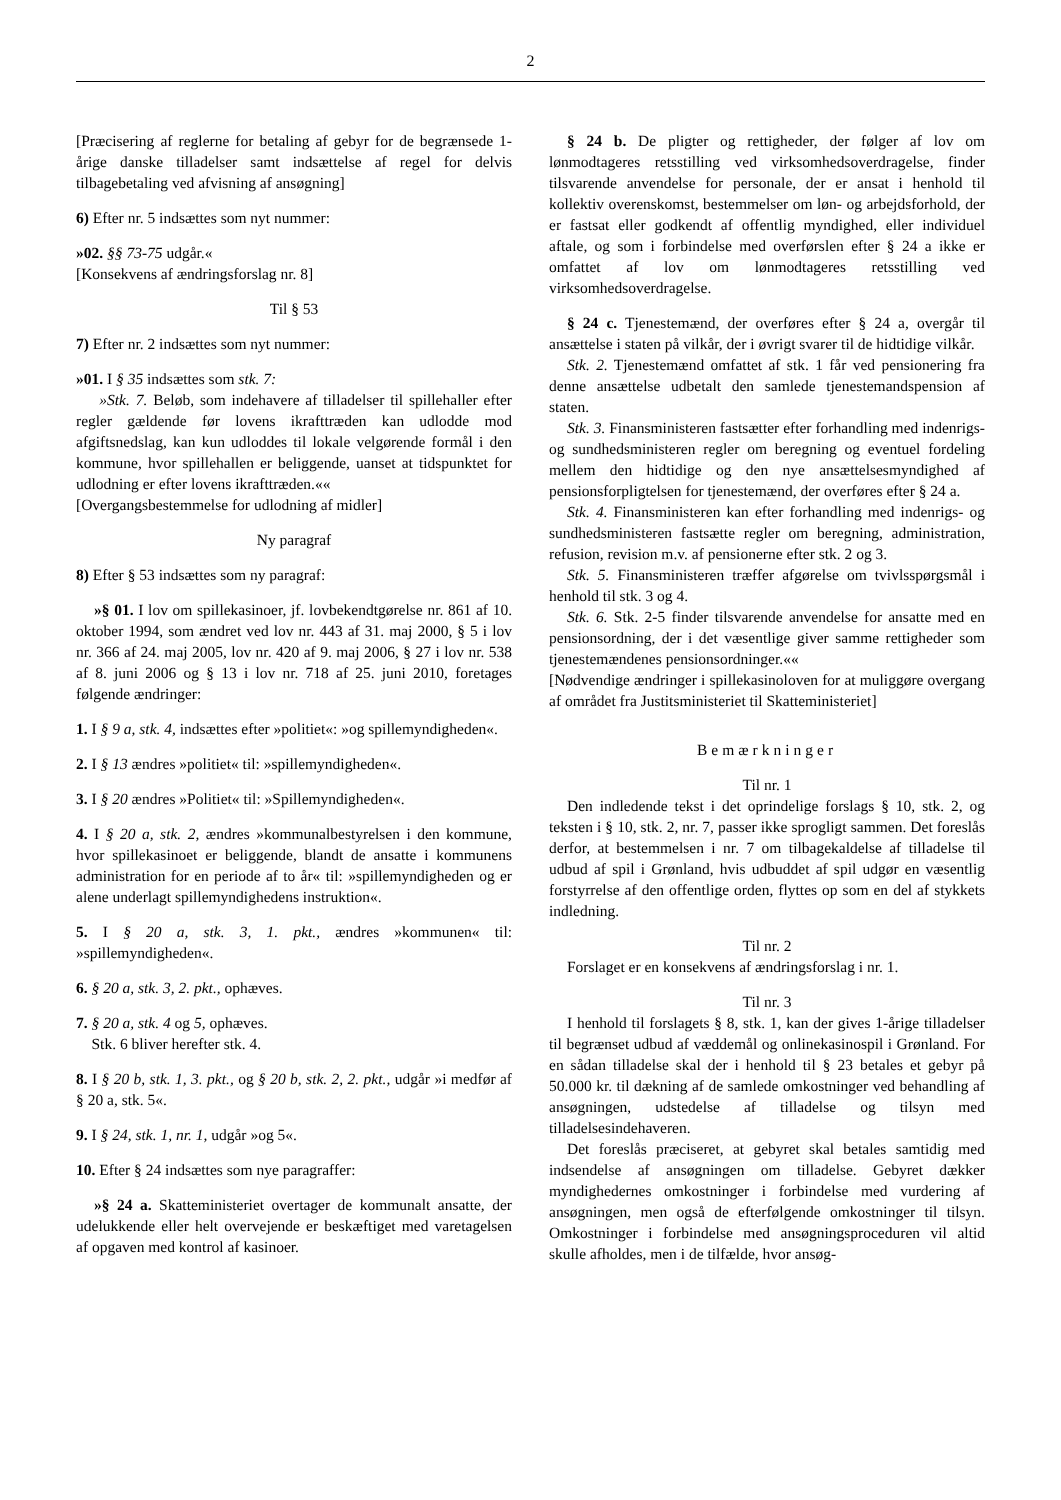2
[Præcisering af reglerne for betaling af gebyr for de begrænsede 1-årige danske tilladelser samt indsættelse af regel for delvis tilbagebetaling ved afvisning af ansøgning]
6) Efter nr. 5 indsættes som nyt nummer:
»02. §§ 73-75 udgår.«
[Konsekvens af ændringsforslag nr. 8]
Til § 53
7) Efter nr. 2 indsættes som nyt nummer:
»01. I § 35 indsættes som stk. 7:
»Stk. 7. Beløb, som indehavere af tilladelser til spillehaller efter regler gældende før lovens ikrafttræden kan udlodde mod afgiftsnedslag, kan kun udloddes til lokale velgørende formål i den kommune, hvor spillehallen er beliggende, uanset at tidspunktet for udlodning er efter lovens ikrafttræden.««
[Overgangsbestemmelse for udlodning af midler]
Ny paragraf
8) Efter § 53 indsættes som ny paragraf:
»§ 01. I lov om spillekasinoer, jf. lovbekendtgørelse nr. 861 af 10. oktober 1994, som ændret ved lov nr. 443 af 31. maj 2000, § 5 i lov nr. 366 af 24. maj 2005, lov nr. 420 af 9. maj 2006, § 27 i lov nr. 538 af 8. juni 2006 og § 13 i lov nr. 718 af 25. juni 2010, foretages følgende ændringer:
1. I § 9 a, stk. 4, indsættes efter »politiet«: »og spillemyndigheden«.
2. I § 13 ændres »politiet« til: »spillemyndigheden«.
3. I § 20 ændres »Politiet« til: »Spillemyndigheden«.
4. I § 20 a, stk. 2, ændres »kommunalbestyrelsen i den kommune, hvor spillekasinoet er beliggende, blandt de ansatte i kommunens administration for en periode af to år« til: »spillemyndigheden og er alene underlagt spillemyndighedens instruktion«.
5. I § 20 a, stk. 3, 1. pkt., ændres »kommunen« til: »spillemyndigheden«.
6. § 20 a, stk. 3, 2. pkt., ophæves.
7. § 20 a, stk. 4 og 5, ophæves.
Stk. 6 bliver herefter stk. 4.
8. I § 20 b, stk. 1, 3. pkt., og § 20 b, stk. 2, 2. pkt., udgår »i medfør af § 20 a, stk. 5«.
9. I § 24, stk. 1, nr. 1, udgår »og 5«.
10. Efter § 24 indsættes som nye paragraffer:
»§ 24 a. Skatteministeriet overtager de kommunalt ansatte, der udelukkende eller helt overvejende er beskæftiget med varetagelsen af opgaven med kontrol af kasinoer.
§ 24 b. De pligter og rettigheder, der følger af lov om lønmodtageres retsstilling ved virksomhedsoverdragelse, finder tilsvarende anvendelse for personale, der er ansat i henhold til kollektiv overenskomst, bestemmelser om løn- og arbejdsforhold, der er fastsat eller godkendt af offentlig myndighed, eller individuel aftale, og som i forbindelse med overførslen efter § 24 a ikke er omfattet af lov om lønmodtageres retsstilling ved virksomhedsoverdragelse.
§ 24 c. Tjenestemænd, der overføres efter § 24 a, overgår til ansættelse i staten på vilkår, der i øvrigt svarer til de hidtidige vilkår.
Stk. 2. Tjenestemænd omfattet af stk. 1 får ved pensionering fra denne ansættelse udbetalt den samlede tjenestemandspension af staten.
Stk. 3. Finansministeren fastsætter efter forhandling med indenrigs- og sundhedsministeren regler om beregning og eventuel fordeling mellem den hidtidige og den nye ansættelsesmyndighed af pensionsforpligtelsen for tjenestemænd, der overføres efter § 24 a.
Stk. 4. Finansministeren kan efter forhandling med indenrigs- og sundhedsministeren fastsætte regler om beregning, administration, refusion, revision m.v. af pensionerne efter stk. 2 og 3.
Stk. 5. Finansministeren træffer afgørelse om tvivlsspørgsmål i henhold til stk. 3 og 4.
Stk. 6. Stk. 2-5 finder tilsvarende anvendelse for ansatte med en pensionsordning, der i det væsentlige giver samme rettigheder som tjenestemændenes pensionsordninger.««
[Nødvendige ændringer i spillekasinoloven for at muliggøre overgang af området fra Justitsministeriet til Skatteministeriet]
Bemærkninger
Til nr. 1
Den indledende tekst i det oprindelige forslags § 10, stk. 2, og teksten i § 10, stk. 2, nr. 7, passer ikke sprogligt sammen. Det foreslås derfor, at bestemmelsen i nr. 7 om tilbagekaldelse af tilladelse til udbud af spil i Grønland, hvis udbuddet af spil udgør en væsentlig forstyrrelse af den offentlige orden, flyttes op som en del af stykkets indledning.
Til nr. 2
Forslaget er en konsekvens af ændringsforslag i nr. 1.
Til nr. 3
I henhold til forslagets § 8, stk. 1, kan der gives 1-årige tilladelser til begrænset udbud af væddemål og onlinekasinospil i Grønland. For en sådan tilladelse skal der i henhold til § 23 betales et gebyr på 50.000 kr. til dækning af de samlede omkostninger ved behandling af ansøgningen, udstedelse af tilladelse og tilsyn med tilladelsesindehaveren.
Det foreslås præciseret, at gebyret skal betales samtidig med indsendelse af ansøgningen om tilladelse. Gebyret dækker myndighedernes omkostninger i forbindelse med vurdering af ansøgningen, men også de efterfølgende omkostninger til tilsyn. Omkostninger i forbindelse med ansøgningsproceduren vil altid skulle afholdes, men i de tilfælde, hvor ansøg-